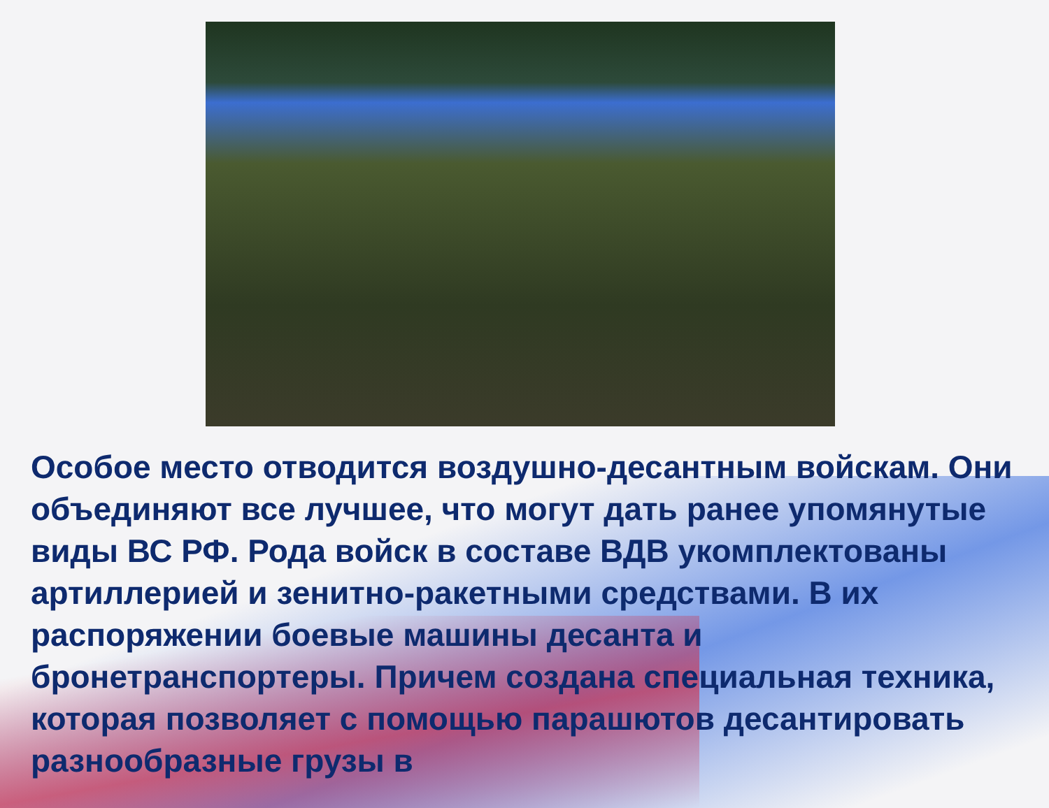Особое место отводится воздушно-десантным войскам. Они объединяют все лучшее, что могут дать ранее упомянутые виды ВС РФ. Рода войск в составе ВДВ укомплектованы артиллерией и зенитно-ракетными средствами. В их распоряжении боевые машины десанта и бронетранспортеры. Причем создана специальная техника, которая позволяет с помощью парашютов десантировать разнообразные грузы в